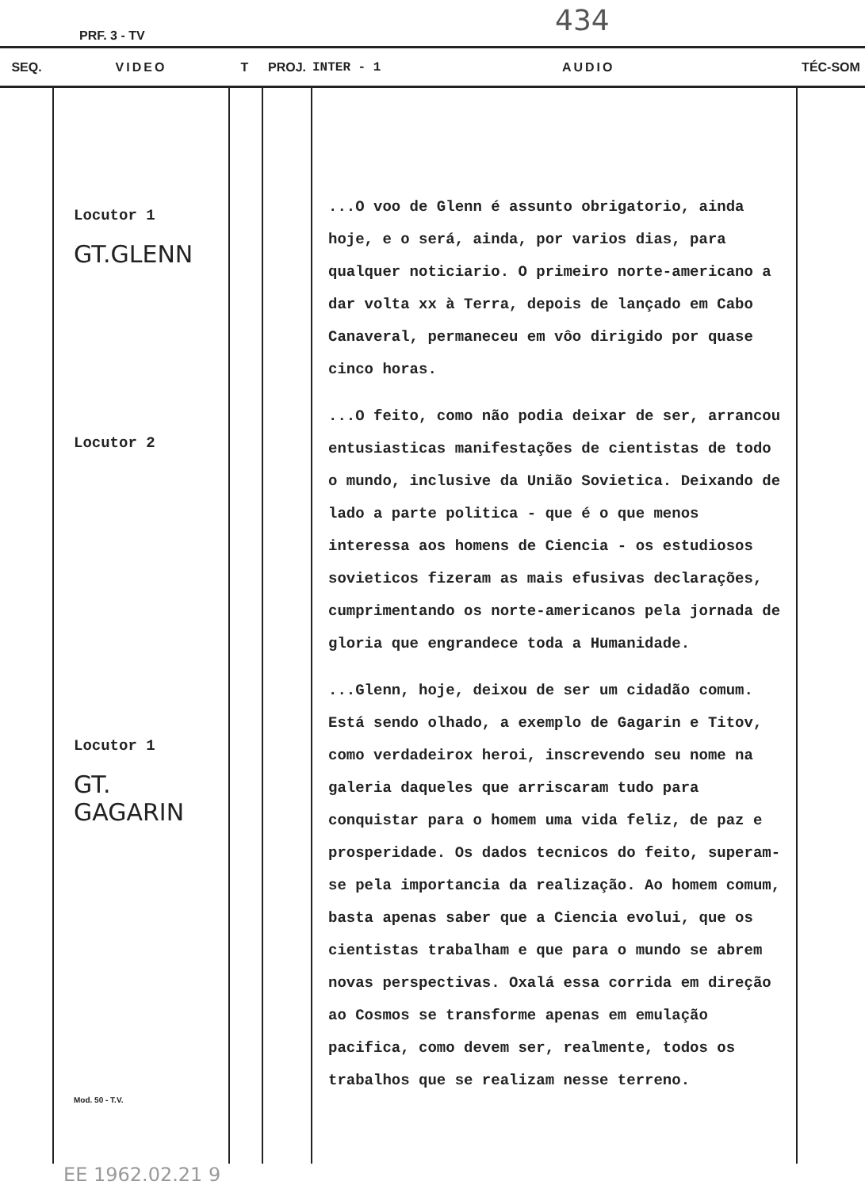PRF. 3 - TV 434
| SEQ. | VIDEO | T | PROJ. | INTER - 1 AUDIO | TÉC-SOM |
| --- | --- | --- | --- | --- | --- |
| | Locutor 1 GT.GLENN Locutor 2 Locutor 1 GT. GAGARIN Mod. 50 - T.V. | | | ...O voo de Glenn é assunto obrigatorio, ainda hoje, e o será, ainda, por varios dias, para qualquer noticiario. O primeiro norte-americano a dar volta xx à Terra, depois de lançado em Cabo Canaveral, permaneceu em vôo dirigido por quase cinco horas. ...O feito, como não podia deixar de ser, arrancou entusiasticas manifestações de cientistas de todo o mundo, inclusive da União Sovietica. Deixando de lado a parte politica - que é o que menos interessa aos homens de Ciencia - os estudiosos sovieticos fizeram as mais efusivas declarações, cumprimentando os norte-americanos pela jornada de gloria que engrandece toda a Humanidade. ...Glenn, hoje, deixou de ser um cidadão comum. Está sendo olhado, a exemplo de Gagarin e Titov, como verdadeirox heroi, inscrevendo seu nome na galeria daqueles que arriscaram tudo para conquistar para o homem uma vida feliz, de paz e prosperidade. Os dados tecnicos do feito, superam-se pela importancia da realização. Ao homem comum, basta apenas saber que a Ciencia evolui, que os cientistas trabalham e que para o mundo se abrem novas perspectivas. Oxalá essa corrida em direção ao Cosmos se transforme apenas em emulação pacifica, como devem ser, realmente, todos os trabalhos que se realizam nesse terreno. | |
EE 1962.02.21 9